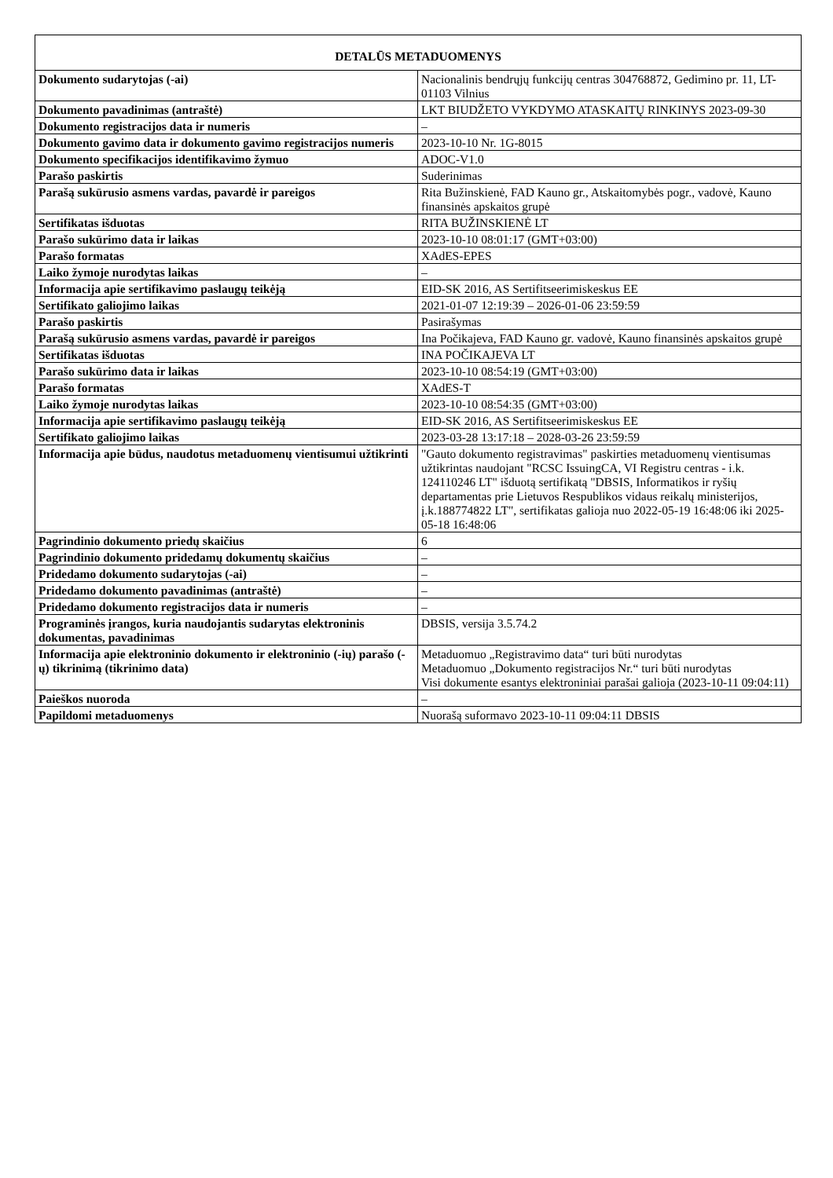| DETALŪS METADUOMENYS | |
| --- | --- |
| Dokumento sudarytojas (-ai) | Nacionalinis bendrųjų funkcijų centras 304768872, Gedimino pr. 11, LT-01103 Vilnius |
| Dokumento pavadinimas (antraštė) | LKT BIUDŽETO VYKDYMO ATASKAITŲ RINKINYS 2023-09-30 |
| Dokumento registracijos data ir numeris | – |
| Dokumento gavimo data ir dokumento gavimo registracijos numeris | 2023-10-10 Nr. 1G-8015 |
| Dokumento specifikacijos identifikavimo žymuo | ADOC-V1.0 |
| Parašo paskirtis | Suderinimas |
| Parašą sukūrusio asmens vardas, pavardė ir pareigos | Rita Bužinskienė, FAD Kauno gr., Atskaitomybės pogr., vadovė, Kauno finansinės apskaitos grupė |
| Sertifikatas išduotas | RITA BUŽINSKIENĖ LT |
| Parašo sukūrimo data ir laikas | 2023-10-10 08:01:17 (GMT+03:00) |
| Parašo formatas | XAdES-EPES |
| Laiko žymoje nurodytas laikas | – |
| Informacija apie sertifikavimo paslaugų teikėją | EID-SK 2016, AS Sertifitseerimiskeskus EE |
| Sertifikato galiojimo laikas | 2021-01-07 12:19:39 – 2026-01-06 23:59:59 |
| Parašo paskirtis | Pasirašymas |
| Parašą sukūrusio asmens vardas, pavardė ir pareigos | Ina Počikajeva, FAD Kauno gr. vadovė, Kauno finansinės apskaitos grupė |
| Sertifikatas išduotas | INA POČIKAJEVA LT |
| Parašo sukūrimo data ir laikas | 2023-10-10 08:54:19 (GMT+03:00) |
| Parašo formatas | XAdES-T |
| Laiko žymoje nurodytas laikas | 2023-10-10 08:54:35 (GMT+03:00) |
| Informacija apie sertifikavimo paslaugų teikėją | EID-SK 2016, AS Sertifitseerimiskeskus EE |
| Sertifikato galiojimo laikas | 2023-03-28 13:17:18 – 2028-03-26 23:59:59 |
| Informacija apie būdus, naudotus metaduomenų vientisumui užtikrinti | "Gauto dokumento registravimas" paskirties metaduomenų vientisumas užtikrintas naudojant "RCSC IssuingCA, VI Registru centras - i.k. 124110246 LT" išduotą sertifikatą "DBSIS, Informatikos ir ryšių departamentas prie Lietuvos Respublikos vidaus reikalų ministerijos, į.k.188774822 LT", sertifikatas galioja nuo 2022-05-19 16:48:06 iki 2025-05-18 16:48:06 |
| Pagrindinio dokumento priedų skaičius | 6 |
| Pagrindinio dokumento pridedamų dokumentų skaičius | – |
| Pridedamo dokumento sudarytojas (-ai) | – |
| Pridedamo dokumento pavadinimas (antraštė) | – |
| Pridedamo dokumento registracijos data ir numeris | – |
| Programinės įrangos, kuria naudojantis sudarytas elektroninis dokumentas, pavadinimas | DBSIS, versija 3.5.74.2 |
| Informacija apie elektroninio dokumento ir elektroninio (-ių) parašo (-ų) tikrinimą (tikrinimo data) | Metaduomuo „Registravimo data“ turi būti nurodytas Metaduomuo „Dokumento registracijos Nr.“ turi būti nurodytas Visi dokumente esantys elektroniniai parašai galioja (2023-10-11 09:04:11) |
| Paieškos nuoroda | – |
| Papildomi metaduomenys | Nuorašą suformavo 2023-10-11 09:04:11 DBSIS |